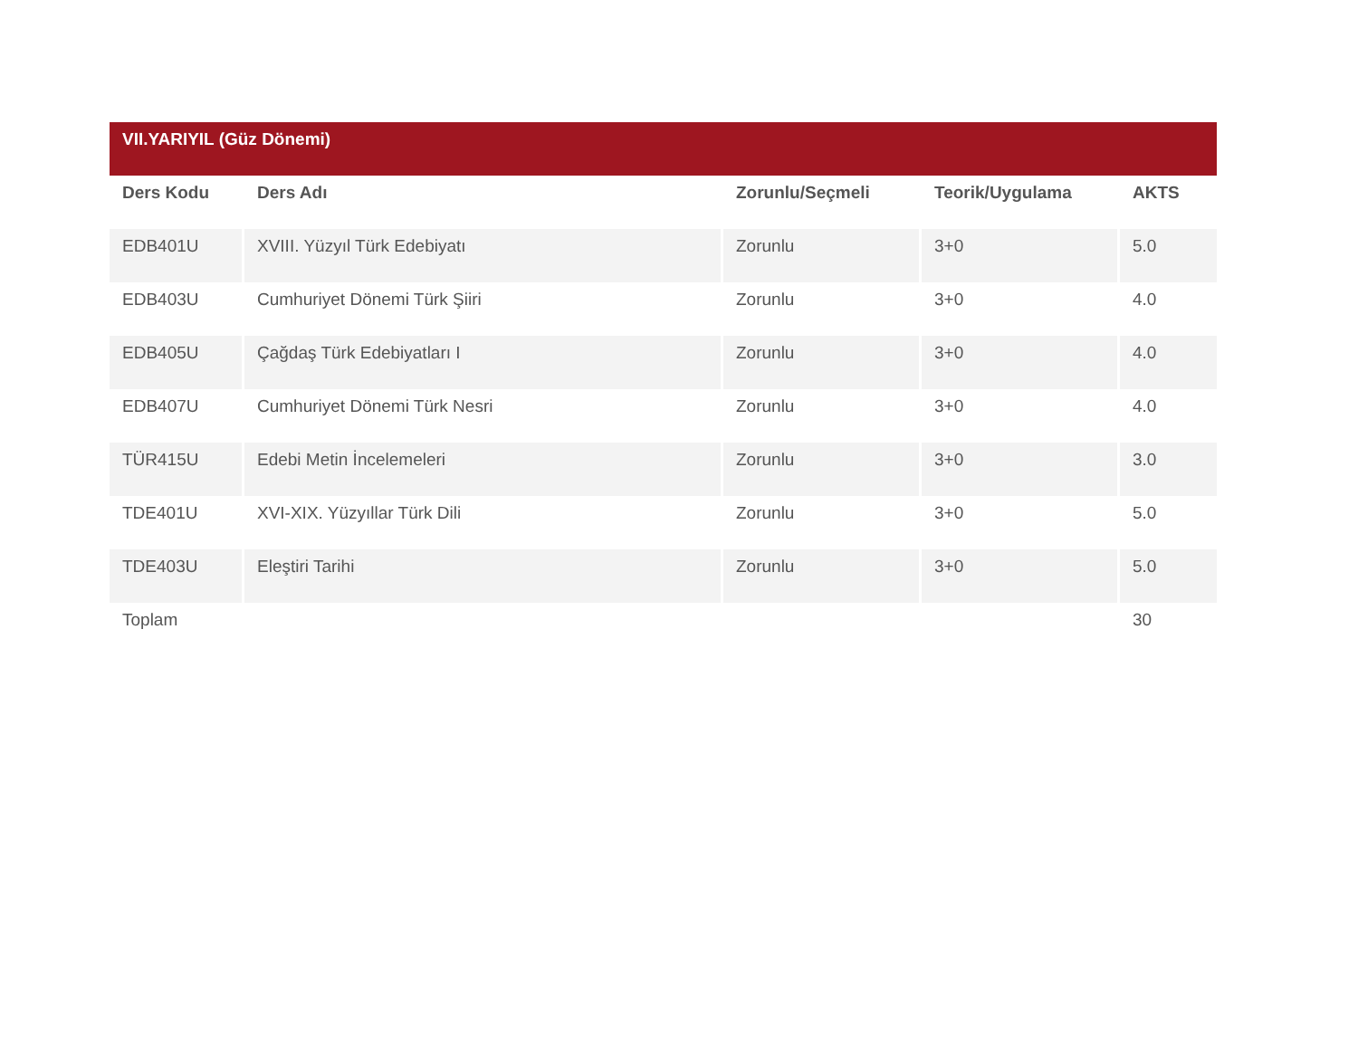| VII.YARIYIL (Güz Dönemi) | | | | |
| --- | --- | --- | --- | --- |
| Ders Kodu | Ders Adı | Zorunlu/Seçmeli | Teorik/Uygulama | AKTS |
| EDB401U | XVIII. Yüzyıl Türk Edebiyatı | Zorunlu | 3+0 | 5.0 |
| EDB403U | Cumhuriyet Dönemi Türk Şiiri | Zorunlu | 3+0 | 4.0 |
| EDB405U | Çağdaş Türk Edebiyatları I | Zorunlu | 3+0 | 4.0 |
| EDB407U | Cumhuriyet Dönemi Türk Nesri | Zorunlu | 3+0 | 4.0 |
| TÜR415U | Edebi Metin İncelemeleri | Zorunlu | 3+0 | 3.0 |
| TDE401U | XVI-XIX. Yüzyıllar Türk Dili | Zorunlu | 3+0 | 5.0 |
| TDE403U | Eleştiri Tarihi | Zorunlu | 3+0 | 5.0 |
| Toplam | | | | 30 |